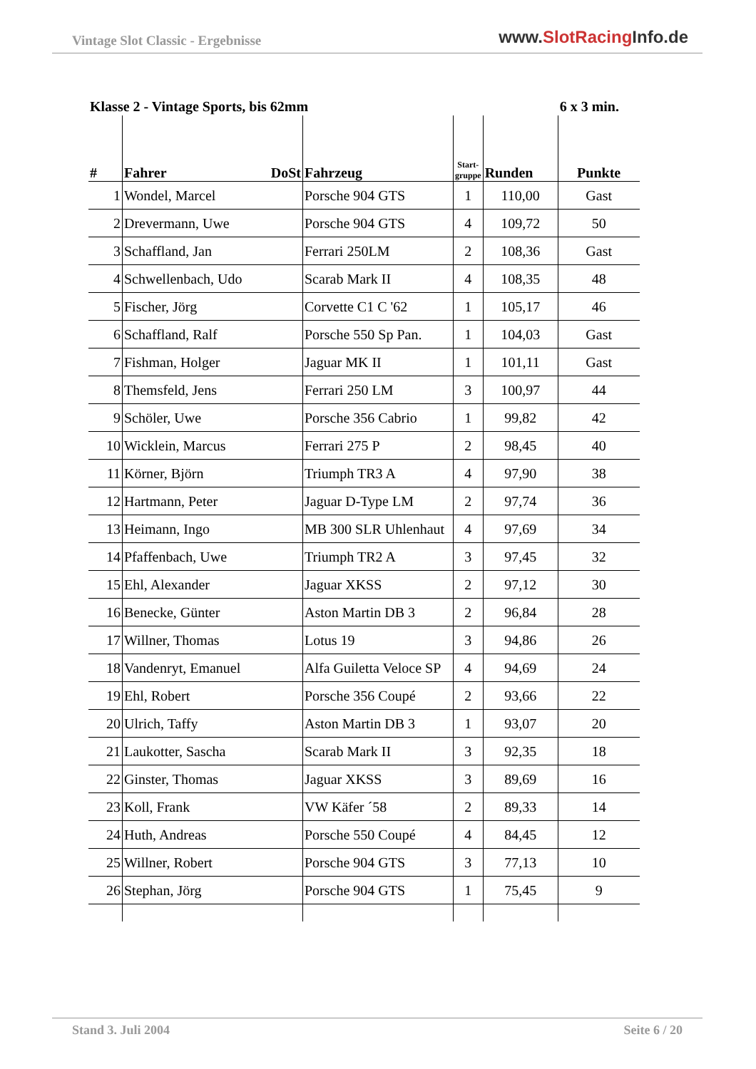Vintage Slot Classic - Ergebnisse
www.SlotRacing Info.de
Klasse 2 - Vintage Sports, bis 62mm
6 x 3 min.
| # | Fahrer DoSt | Fahrzeug | Start-gruppe | Runden | Punkte |
| --- | --- | --- | --- | --- | --- |
| 1 | Wondel, Marcel | Porsche 904 GTS | 1 | 110,00 | Gast |
| 2 | Drevermann, Uwe | Porsche 904 GTS | 4 | 109,72 | 50 |
| 3 | Schaffland, Jan | Ferrari 250LM | 2 | 108,36 | Gast |
| 4 | Schwellenbach, Udo | Scarab Mark II | 4 | 108,35 | 48 |
| 5 | Fischer, Jörg | Corvette C1 C '62 | 1 | 105,17 | 46 |
| 6 | Schaffland, Ralf | Porsche 550 Sp Pan. | 1 | 104,03 | Gast |
| 7 | Fishman, Holger | Jaguar MK II | 1 | 101,11 | Gast |
| 8 | Themsfeld, Jens | Ferrari 250 LM | 3 | 100,97 | 44 |
| 9 | Schöler, Uwe | Porsche 356 Cabrio | 1 | 99,82 | 42 |
| 10 | Wicklein, Marcus | Ferrari 275 P | 2 | 98,45 | 40 |
| 11 | Körner, Björn | Triumph TR3 A | 4 | 97,90 | 38 |
| 12 | Hartmann, Peter | Jaguar D-Type LM | 2 | 97,74 | 36 |
| 13 | Heimann, Ingo | MB 300 SLR Uhlenhaut | 4 | 97,69 | 34 |
| 14 | Pfaffenbach, Uwe | Triumph TR2 A | 3 | 97,45 | 32 |
| 15 | Ehl, Alexander | Jaguar XKSS | 2 | 97,12 | 30 |
| 16 | Benecke, Günter | Aston Martin DB 3 | 2 | 96,84 | 28 |
| 17 | Willner, Thomas | Lotus 19 | 3 | 94,86 | 26 |
| 18 | Vandenryt, Emanuel | Alfa Guiletta Veloce SP | 4 | 94,69 | 24 |
| 19 | Ehl, Robert | Porsche 356 Coupé | 2 | 93,66 | 22 |
| 20 | Ulrich, Taffy | Aston Martin DB 3 | 1 | 93,07 | 20 |
| 21 | Laukotter, Sascha | Scarab Mark II | 3 | 92,35 | 18 |
| 22 | Ginster, Thomas | Jaguar XKSS | 3 | 89,69 | 16 |
| 23 | Koll, Frank | VW Käfer ´58 | 2 | 89,33 | 14 |
| 24 | Huth, Andreas | Porsche 550 Coupé | 4 | 84,45 | 12 |
| 25 | Willner, Robert | Porsche 904 GTS | 3 | 77,13 | 10 |
| 26 | Stephan, Jörg | Porsche 904 GTS | 1 | 75,45 | 9 |
Stand 3. Juli 2004 Seite 6 / 20